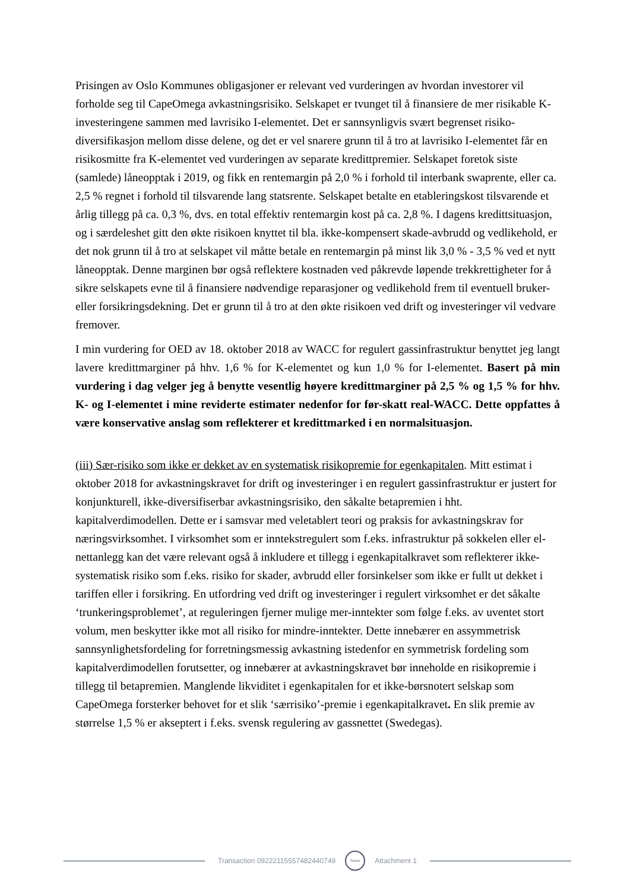Prisingen av Oslo Kommunes obligasjoner er relevant ved vurderingen av hvordan investorer vil forholde seg til CapeOmega avkastningsrisiko. Selskapet er tvunget til å finansiere de mer risikable K-investeringene sammen med lavrisiko I-elementet. Det er sannsynligvis svært begrenset risiko-diversifikasjon mellom disse delene, og det er vel snarere grunn til å tro at lavrisiko I-elementet får en risikosmitte fra K-elementet ved vurderingen av separate kredittpremier. Selskapet foretok siste (samlede) låneopptak i 2019, og fikk en rentemargin på 2,0 % i forhold til interbank swaprente, eller ca. 2,5 % regnet i forhold til tilsvarende lang statsrente. Selskapet betalte en etableringskost tilsvarende et årlig tillegg på ca. 0,3 %, dvs. en total effektiv rentemargin kost på ca. 2,8 %. I dagens kredittsituasjon, og i særdeleshet gitt den økte risikoen knyttet til bla. ikke-kompensert skade-avbrudd og vedlikehold, er det nok grunn til å tro at selskapet vil måtte betale en rentemargin på minst lik 3,0 % - 3,5 % ved et nytt låneopptak. Denne marginen bør også reflektere kostnaden ved påkrevde løpende trekkrettigheter for å sikre selskapets evne til å finansiere nødvendige reparasjoner og vedlikehold frem til eventuell bruker- eller forsikringsdekning. Det er grunn til å tro at den økte risikoen ved drift og investeringer vil vedvare fremover.
I min vurdering for OED av 18. oktober 2018 av WACC for regulert gassinfrastruktur benyttet jeg langt lavere kredittmarginer på hhv. 1,6 % for K-elementet og kun 1,0 % for I-elementet. Basert på min vurdering i dag velger jeg å benytte vesentlig høyere kredittmarginer på 2,5 % og 1,5 % for hhv. K- og I-elementet i mine reviderte estimater nedenfor for før-skatt real-WACC. Dette oppfattes å være konservative anslag som reflekterer et kredittmarked i en normalsituasjon.
(iii) Sær-risiko som ikke er dekket av en systematisk risikopremie for egenkapitalen. Mitt estimat i oktober 2018 for avkastningskravet for drift og investeringer i en regulert gassinfrastruktur er justert for konjunkturell, ikke-diversifiserbar avkastningsrisiko, den såkalte betapremien i hht. kapitalverdimodellen. Dette er i samsvar med veletablert teori og praksis for avkastningskrav for næringsvirksomhet. I virksomhet som er inntekstregulert som f.eks. infrastruktur på sokkelen eller el-nettanlegg kan det være relevant også å inkludere et tillegg i egenkapitalkravet som reflekterer ikke-systematisk risiko som f.eks. risiko for skader, avbrudd eller forsinkelser som ikke er fullt ut dekket i tariffen eller i forsikring. En utfordring ved drift og investeringer i regulert virksomhet er det såkalte ‘trunkeringsproblemet’, at reguleringen fjerner mulige mer-inntekter som følge f.eks. av uventet stort volum, men beskytter ikke mot all risiko for mindre-inntekter. Dette innebærer en assymmetrisk sannsynlighetsfordeling for forretningsmessig avkastning istedenfor en symmetrisk fordeling som kapitalverdimodellen forutsetter, og innebærer at avkastningskravet bør inneholde en risikopremie i tillegg til betapremien. Manglende likviditet i egenkapitalen for et ikke-børsnotert selskap som CapeOmega forsterker behovet for et slik ‘særrisiko’-premie i egenkapitalkravet. En slik premie av størrelse 1,5 % er akseptert i f.eks. svensk regulering av gassnettet (Swedegas).
Transaction 09222115557482440749
Scrive
Attachment 1